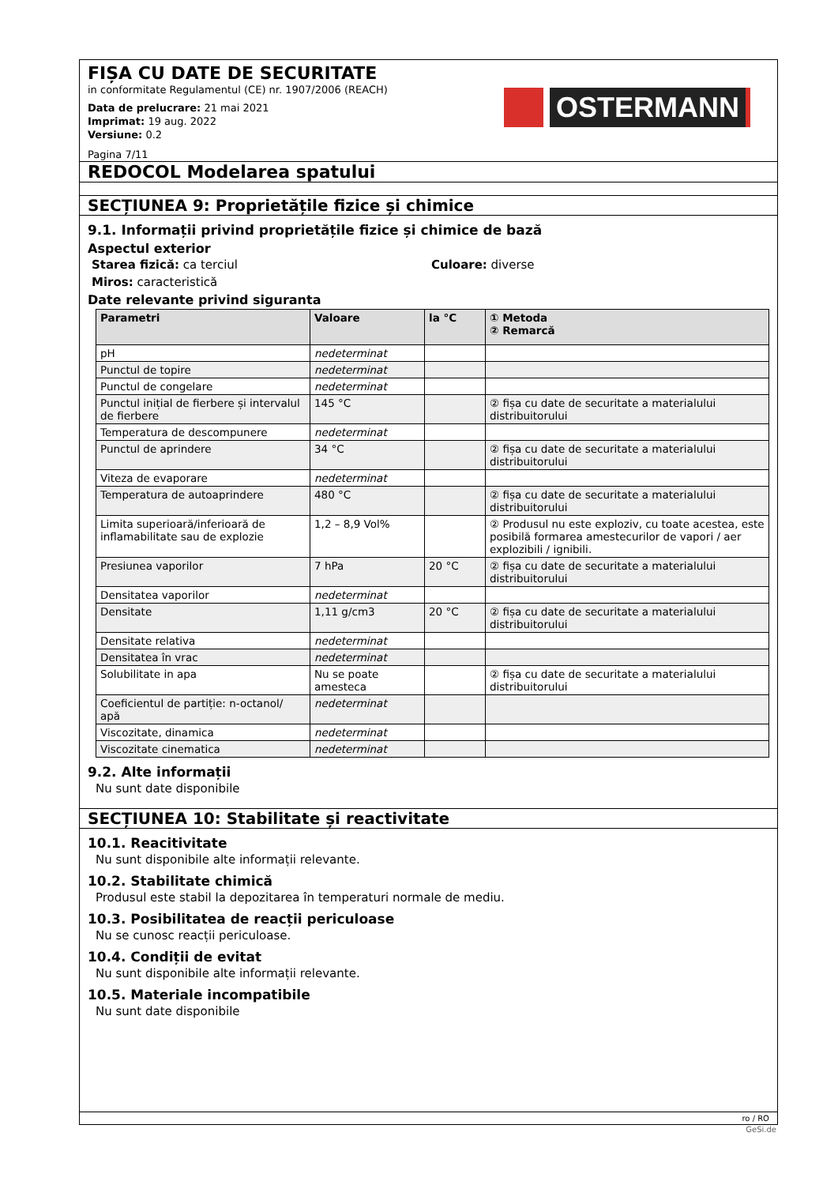OSTERMANN
FIȘA CU DATE DE SECURITATE
in conformitate Regulamentul (CE) nr. 1907/2006 (REACH)
Data de prelucrare: 21 mai 2021
Imprimat: 19 aug. 2022
Versiune: 0.2
Pagina 7/11
REDOCOL Modelarea spatului
SECȚIUNEA 9: Proprietățile fizice și chimice
9.1. Informații privind proprietățile fizice și chimice de bază
Aspectul exterior
Starea fizică: ca terciul Culoare: diverse
Miros: caracteristică
Date relevante privind siguranta
| Parametri | Valoare | la °C | ① Metoda ② Remarcă |
| --- | --- | --- | --- |
| pH | nedeterminat | | |
| Punctul de topire | nedeterminat | | |
| Punctul de congelare | nedeterminat | | |
| Punctul inițial de fierbere și intervalul de fierbere | 145 °C | | ② fișa cu date de securitate a materialului distribuitorului |
| Temperatura de descompunere | nedeterminat | | |
| Punctul de aprindere | 34 °C | | ② fișa cu date de securitate a materialului distribuitorului |
| Viteza de evaporare | nedeterminat | | |
| Temperatura de autoaprindere | 480 °C | | ② fișa cu date de securitate a materialului distribuitorului |
| Limita superioară/inferioară de inflamabilitate sau de explozie | 1,2 – 8,9 Vol% | | ② Produsul nu este exploziv, cu toate acestea, este posibilă formarea amestecurilor de vapori / aer explozibili / ignibili. |
| Presiunea vaporilor | 7 hPa | 20 °C | ② fișa cu date de securitate a materialului distribuitorului |
| Densitatea vaporilor | nedeterminat | | |
| Densitate | 1,11 g/cm3 | 20 °C | ② fișa cu date de securitate a materialului distribuitorului |
| Densitate relativa | nedeterminat | | |
| Densitatea în vrac | nedeterminat | | |
| Solubilitate in apa | Nu se poate amesteca | | ② fișa cu date de securitate a materialului distribuitorului |
| Coeficientul de partiție: n-octanol/ apă | nedeterminat | | |
| Viscozitate, dinamica | nedeterminat | | |
| Viscozitate cinematica | nedeterminat | | |
9.2. Alte informații
Nu sunt date disponibile
SECȚIUNEA 10: Stabilitate și reactivitate
10.1. Reacitivitate
Nu sunt disponibile alte informații relevante.
10.2. Stabilitate chimică
Produsul este stabil la depozitarea în temperaturi normale de mediu.
10.3. Posibilitatea de reacții periculoase
Nu se cunosc reacții periculoase.
10.4. Condiții de evitat
Nu sunt disponibile alte informații relevante.
10.5. Materiale incompatibile
Nu sunt date disponibile
ro / RO
GeSi.de